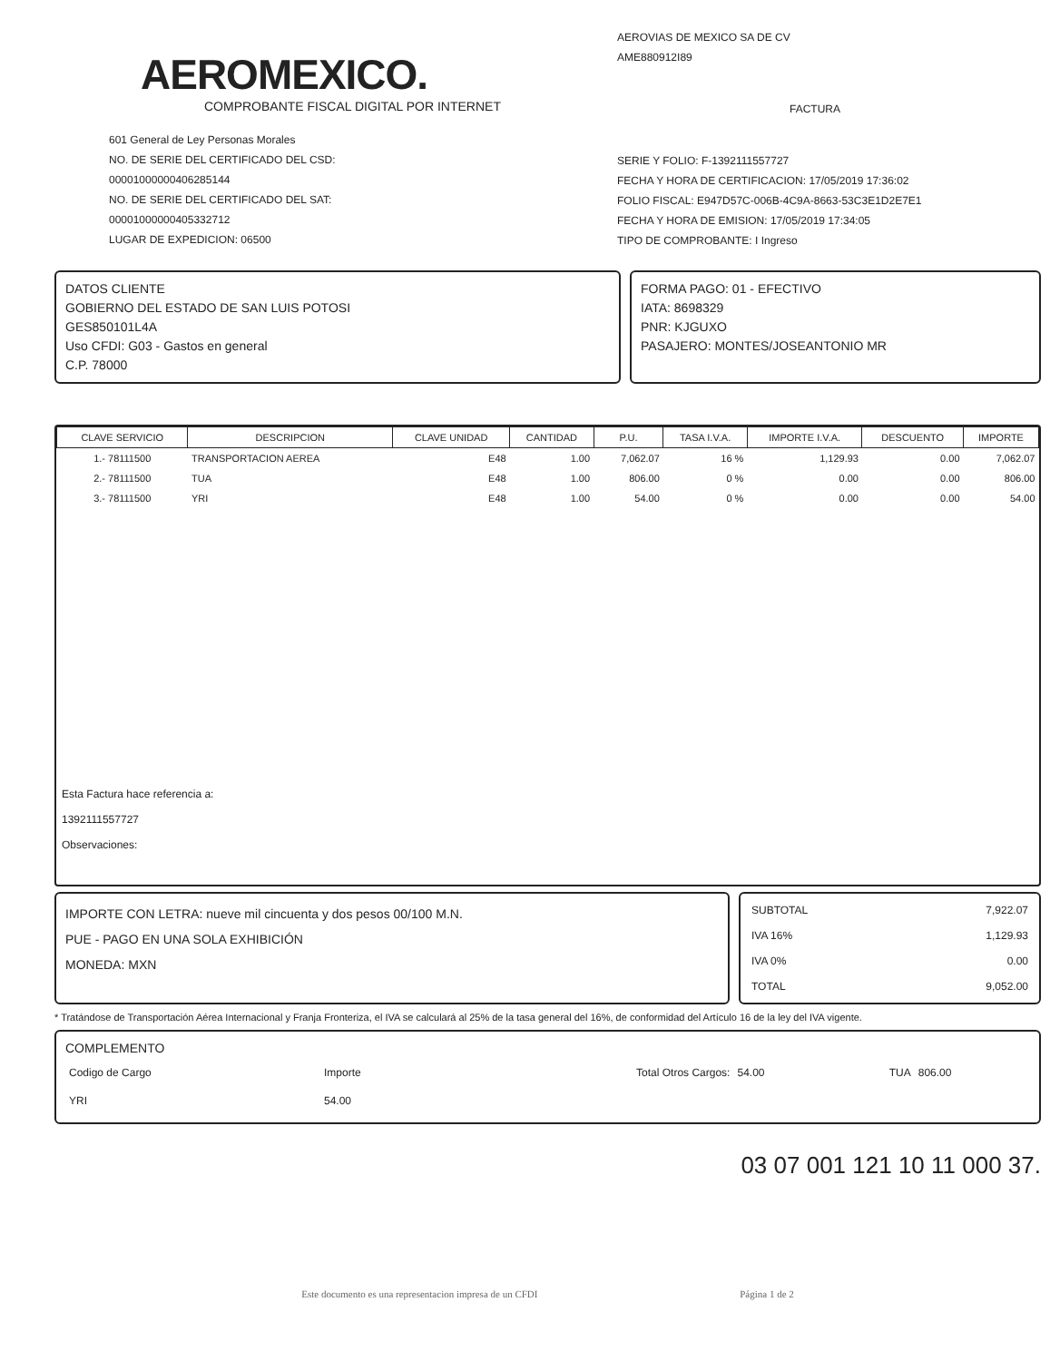AEROMEXICO.
COMPROBANTE FISCAL DIGITAL POR INTERNET
601 General de Ley Personas Morales
NO. DE SERIE DEL CERTIFICADO DEL CSD:
00001000000406285144
NO. DE SERIE DEL CERTIFICADO DEL SAT:
00001000000405332712
LUGAR DE EXPEDICION: 06500
AEROVIAS DE MEXICO SA DE CV
AME880912I89
FACTURA
SERIE Y FOLIO: F-1392111557727
FECHA Y HORA DE CERTIFICACION: 17/05/2019 17:36:02
FOLIO FISCAL: E947D57C-006B-4C9A-8663-53C3E1D2E7E1
FECHA Y HORA DE EMISION: 17/05/2019 17:34:05
TIPO DE COMPROBANTE: I Ingreso
DATOS CLIENTE
GOBIERNO DEL ESTADO DE SAN LUIS POTOSI
GES850101L4A
Uso CFDI: G03 - Gastos en general
C.P. 78000
FORMA PAGO: 01 - EFECTIVO
IATA: 8698329
PNR: KJGUXO
PASAJERO: MONTES/JOSEANTONIO MR
| CLAVE SERVICIO | DESCRIPCION | CLAVE UNIDAD | CANTIDAD | P.U. | TASA I.V.A. | IMPORTE I.V.A. | DESCUENTO | IMPORTE |
| --- | --- | --- | --- | --- | --- | --- | --- | --- |
| 1.- 78111500 | TRANSPORTACION AEREA | E48 | 1.00 | 7,062.07 | 16 % | 1,129.93 | 0.00 | 7,062.07 |
| 2.- 78111500 | TUA | E48 | 1.00 | 806.00 | 0 % | 0.00 | 0.00 | 806.00 |
| 3.- 78111500 | YRI | E48 | 1.00 | 54.00 | 0 % | 0.00 | 0.00 | 54.00 |
Esta Factura hace referencia a:
1392111557727
Observaciones:
IMPORTE CON LETRA: nueve mil cincuenta y dos pesos 00/100 M.N.
PUE - PAGO EN UNA SOLA EXHIBICIÓN
MONEDA: MXN
| SUBTOTAL | 7,922.07 |
| IVA 16% | 1,129.93 |
| IVA 0% | 0.00 |
| TOTAL | 9,052.00 |
* Tratándose de Transportación Aérea Internacional y Franja Fronteriza, el IVA se calculará al 25% de la tasa general del 16%, de conformidad del Artículo 16 de la ley del IVA vigente.
COMPLEMENTO
| Codigo de Cargo | Importe | Total Otros Cargos: | 54.00 | TUA | 806.00 |
| YRI | 54.00 | | | | |
03 07 001 121 10 11 000 37.
Este documento es una representacion impresa de un CFDI Página 1 de 2